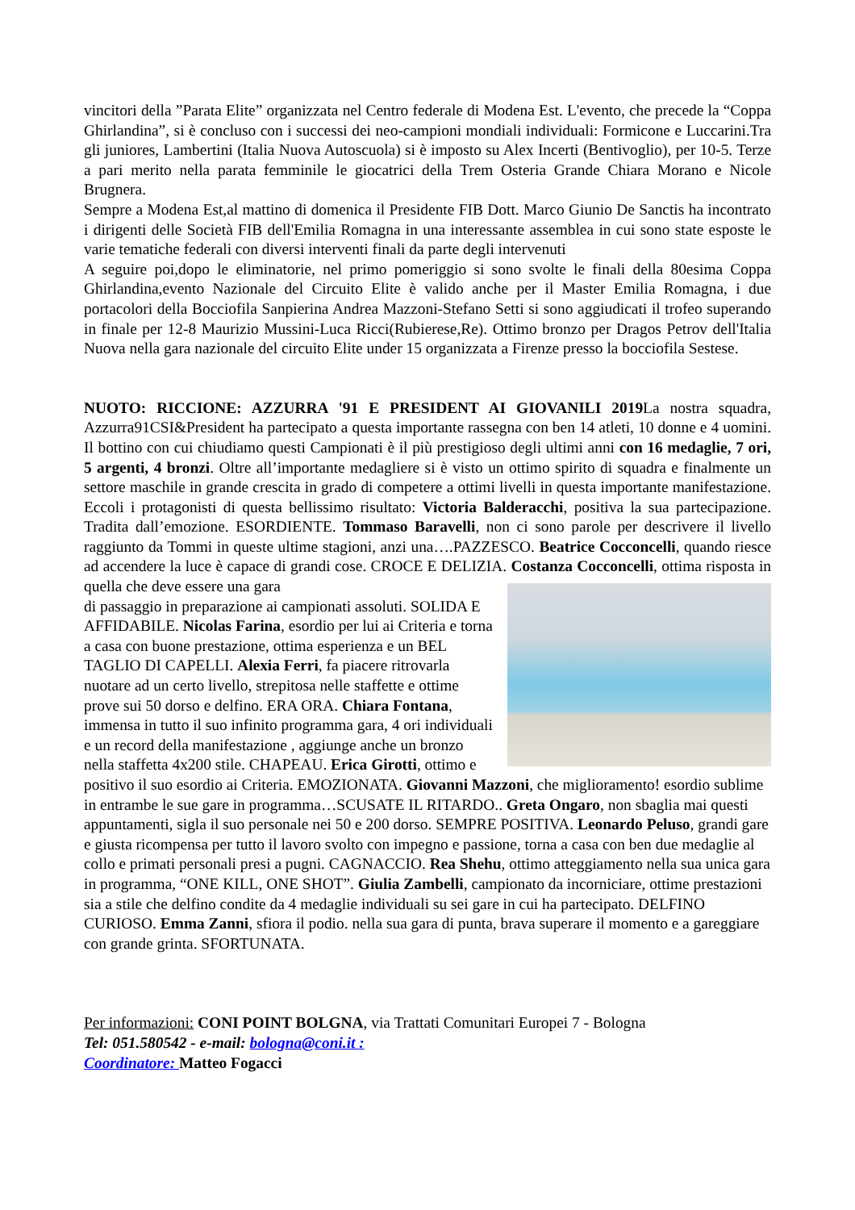vincitori della ”Parata Elite” organizzata nel Centro federale di Modena Est. L'evento, che precede la “Coppa Ghirlandina”, si è concluso con i successi dei neo-campioni mondiali individuali: Formicone e Luccarini.Tra gli juniores, Lambertini (Italia Nuova Autoscuola) si è imposto su Alex Incerti (Bentivoglio), per 10-5. Terze a pari merito nella parata femminile le giocatrici della Trem Osteria Grande Chiara Morano e Nicole Brugnera.
Sempre a Modena Est,al mattino di domenica il Presidente FIB Dott. Marco Giunio De Sanctis ha incontrato i dirigenti delle Società FIB dell'Emilia Romagna in una interessante assemblea in cui sono state esposte le varie tematiche federali con diversi interventi finali da parte degli intervenuti
A seguire poi,dopo le eliminatorie, nel primo pomeriggio si sono svolte le finali della 80esima Coppa Ghirlandina,evento Nazionale del Circuito Elite è valido anche per il Master Emilia Romagna, i due portacolori della Bocciofila Sanpierina Andrea Mazzoni-Stefano Setti si sono aggiudicati il trofeo superando in finale per 12-8 Maurizio Mussini-Luca Ricci(Rubierese,Re). Ottimo bronzo per Dragos Petrov dell'Italia Nuova nella gara nazionale del circuito Elite under 15 organizzata a Firenze presso la bocciofila Sestese.
NUOTO: RICCIONE: AZZURRA '91 E PRESIDENT AI GIOVANILI 2019 La nostra squadra, Azzurra91CSI&President ha partecipato a questa importante rassegna con ben 14 atleti, 10 donne e 4 uomini. Il bottino con cui chiudiamo questi Campionati è il più prestigioso degli ultimi anni con 16 medaglie, 7 ori, 5 argenti, 4 bronzi. Oltre all’importante medagliere si è visto un ottimo spirito di squadra e finalmente un settore maschile in grande crescita in grado di competere a ottimi livelli in questa importante manifestazione. Eccoli i protagonisti di questa bellissimo risultato: Victoria Balderacchi, positiva la sua partecipazione. Tradita dall’emozione. ESORDIENTE. Tommaso Baravelli, non ci sono parole per descrivere il livello raggiunto da Tommi in queste ultime stagioni, anzi una….PAZZESCO. Beatrice Cocconcelli, quando riesce ad accendere la luce è capace di grandi cose. CROCE E DELIZIA. Costanza Cocconcelli, ottima risposta in quella che deve essere una gara
di passaggio in preparazione ai campionati assoluti. SOLIDA E AFFIDABILE. Nicolas Farina, esordio per lui ai Criteria e torna a casa con buone prestazione, ottima esperienza e un BEL TAGLIO DI CAPELLI. Alexia Ferri, fa piacere ritrovarla nuotare ad un certo livello, strepitosa nelle staffette e ottime prove sui 50 dorso e delfino. ERA ORA. Chiara Fontana, immensa in tutto il suo infinito programma gara, 4 ori individuali e un record della manifestazione , aggiunge anche un bronzo nella staffetta 4x200 stile. CHAPEAU. Erica Girotti, ottimo e positivo il suo esordio ai Criteria. EMOZIONATA. Giovanni Mazzoni, che miglioramento! esordio sublime in entrambe le sue gare in programma…SCUSATE IL RITARDO.. Greta Ongaro, non sbaglia mai questi appuntamenti, sigla il suo personale nei 50 e 200 dorso. SEMPRE POSITIVA. Leonardo Peluso, grandi gare e giusta ricompensa per tutto il lavoro svolto con impegno e passione, torna a casa con ben due medaglie al collo e primati personali presi a pugni. CAGNACCIO. Rea Shehu, ottimo atteggiamento nella sua unica gara in programma, “ONE KILL, ONE SHOT”. Giulia Zambelli, campionato da incorniciare, ottime prestazioni sia a stile che delfino condite da 4 medaglie individuali su sei gare in cui ha partecipato. DELFINO CURIOSO. Emma Zanni, sfiora il podio. nella sua gara di punta, brava superare il momento e a gareggiare con grande grinta. SFORTUNATA.
Per informazioni: CONI POINT BOLGNA, via Trattati Comunitari Europei 7 - Bologna
Tel: 051.580542 - e-mail: bologna@coni.it :
Coordinatore: Matteo Fogacci